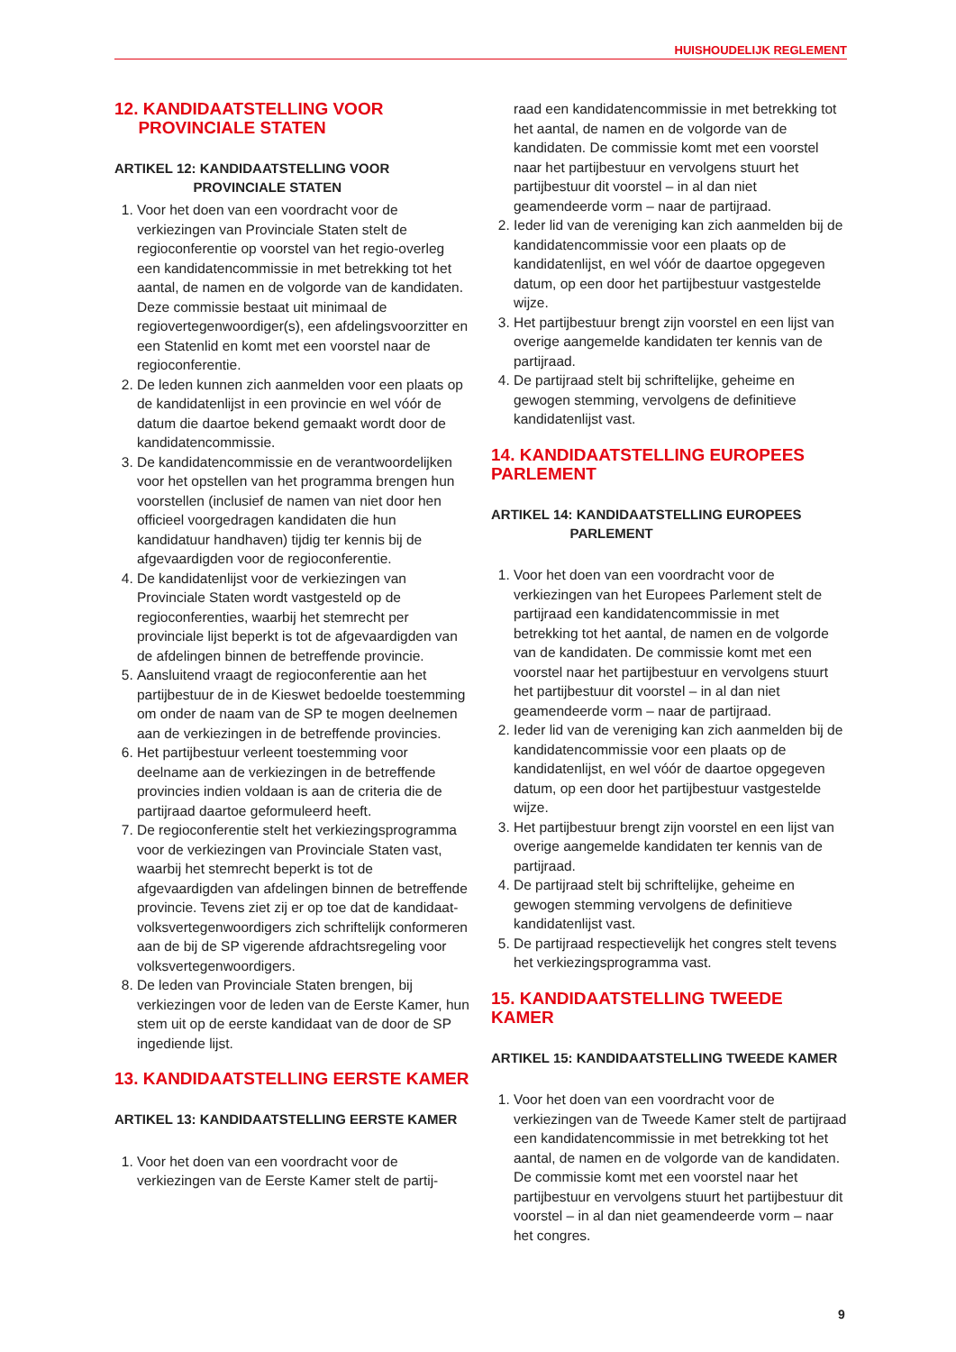HUISHOUDELIJK REGLEMENT
12. KANDIDAATSTELLING VOOR
PROVINCIALE STATEN
ARTIKEL 12: KANDIDAATSTELLING VOOR
PROVINCIALE STATEN
1. Voor het doen van een voordracht voor de verkiezingen van Provinciale Staten stelt de regioconferentie op voorstel van het regio-overleg een kandidatencommissie in met betrekking tot het aantal, de namen en de volgorde van de kandidaten. Deze commissie bestaat uit minimaal de regiovertegenwoordiger(s), een afdelingsvoorzitter en een Statenlid en komt met een voorstel naar de regioconferentie.
2. De leden kunnen zich aanmelden voor een plaats op de kandidatenlijst in een provincie en wel vóór de datum die daartoe bekend gemaakt wordt door de kandidatencommissie.
3. De kandidatencommissie en de verantwoordelijken voor het opstellen van het programma brengen hun voorstellen (inclusief de namen van niet door hen officieel voorgedragen kandidaten die hun kandidatuur handhaven) tijdig ter kennis bij de afgevaardigden voor de regioconferentie.
4. De kandidatenlijst voor de verkiezingen van Provinciale Staten wordt vastgesteld op de regioconferenties, waarbij het stemrecht per provinciale lijst beperkt is tot de afgevaardigden van de afdelingen binnen de betreffende provincie.
5. Aansluitend vraagt de regioconferentie aan het partijbestuur de in de Kieswet bedoelde toestemming om onder de naam van de SP te mogen deelnemen aan de verkiezingen in de betreffende provincies.
6. Het partijbestuur verleent toestemming voor deelname aan de verkiezingen in de betreffende provincies indien voldaan is aan de criteria die de partijraad daartoe geformuleerd heeft.
7. De regioconferentie stelt het verkiezingsprogramma voor de verkiezingen van Provinciale Staten vast, waarbij het stemrecht beperkt is tot de afgevaardigden van afdelingen binnen de betreffende provincie. Tevens ziet zij er op toe dat de kandidaat-volksvertegenwoordigers zich schriftelijk conformeren aan de bij de SP vigerende afdrachtsregeling voor volksvertegenwoordigers.
8. De leden van Provinciale Staten brengen, bij verkiezingen voor de leden van de Eerste Kamer, hun stem uit op de eerste kandidaat van de door de SP ingediende lijst.
13. KANDIDAATSTELLING EERSTE KAMER
ARTIKEL 13: KANDIDAATSTELLING EERSTE KAMER
1. Voor het doen van een voordracht voor de verkiezingen van de Eerste Kamer stelt de partij-
raad een kandidatencommissie in met betrekking tot het aantal, de namen en de volgorde van de kandidaten. De commissie komt met een voorstel naar het partijbestuur en vervolgens stuurt het partijbestuur dit voorstel – in al dan niet geamendeerde vorm – naar de partijraad.
2. Ieder lid van de vereniging kan zich aanmelden bij de kandidatencommissie voor een plaats op de kandidatenlijst, en wel vóór de daartoe opgegeven datum, op een door het partijbestuur vastgestelde wijze.
3. Het partijbestuur brengt zijn voorstel en een lijst van overige aangemelde kandidaten ter kennis van de partijraad.
4. De partijraad stelt bij schriftelijke, geheime en gewogen stemming, vervolgens de definitieve kandidatenlijst vast.
14. KANDIDAATSTELLING EUROPEES PARLEMENT
ARTIKEL 14: KANDIDAATSTELLING EUROPEES
PARLEMENT
1. Voor het doen van een voordracht voor de verkiezingen van het Europees Parlement stelt de partijraad een kandidatencommissie in met betrekking tot het aantal, de namen en de volgorde van de kandidaten. De commissie komt met een voorstel naar het partijbestuur en vervolgens stuurt het partijbestuur dit voorstel – in al dan niet geamendeerde vorm – naar de partijraad.
2. Ieder lid van de vereniging kan zich aanmelden bij de kandidatencommissie voor een plaats op de kandidatenlijst, en wel vóór de daartoe opgegeven datum, op een door het partijbestuur vastgestelde wijze.
3. Het partijbestuur brengt zijn voorstel en een lijst van overige aangemelde kandidaten ter kennis van de partijraad.
4. De partijraad stelt bij schriftelijke, geheime en gewogen stemming vervolgens de definitieve kandidatenlijst vast.
5. De partijraad respectievelijk het congres stelt tevens het verkiezingsprogramma vast.
15. KANDIDAATSTELLING TWEEDE KAMER
ARTIKEL 15: KANDIDAATSTELLING TWEEDE KAMER
1. Voor het doen van een voordracht voor de verkiezingen van de Tweede Kamer stelt de partijraad een kandidatencommissie in met betrekking tot het aantal, de namen en de volgorde van de kandidaten. De commissie komt met een voorstel naar het partijbestuur en vervolgens stuurt het partijbestuur dit voorstel – in al dan niet geamendeerde vorm – naar het congres.
9